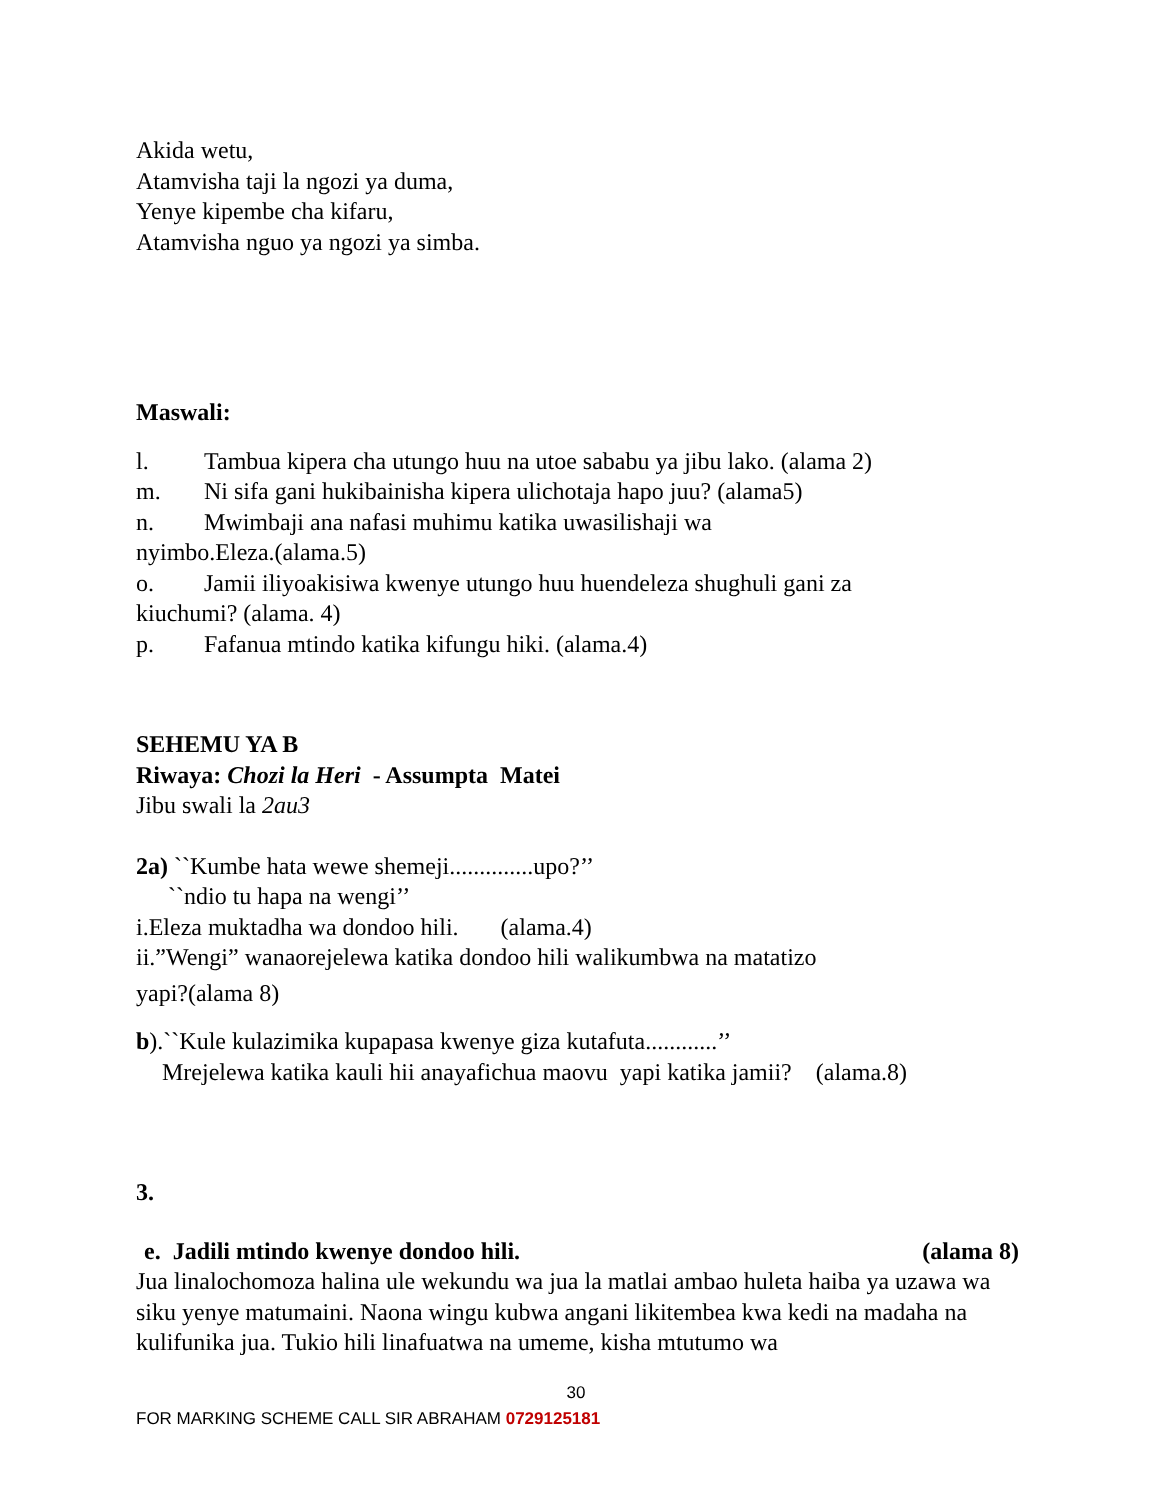Akida wetu,
Atamvisha taji la ngozi ya duma,
Yenye kipembe cha kifaru,
Atamvisha nguo ya ngozi ya simba.
Maswali:
l. Tambua kipera cha utungo huu na utoe sababu ya jibu lako. (alama 2)
m. Ni sifa gani hukibainisha kipera ulichotaja hapo juu? (alama5)
n. Mwimbaji ana nafasi muhimu katika uwasilishaji wa
nyimbo.Eleza.(alama.5)
o. Jamii iliyoakisiwa kwenye utungo huu huendeleza shughuli gani za
kiuchumi? (alama. 4)
p. Fafanua mtindo katika kifungu hiki. (alama.4)
SEHEMU YA B
Riwaya: Chozi la Heri - Assumpta Matei
Jibu swali la 2au3
2a) ``Kumbe hata wewe shemeji..............upo?’’
``ndio tu hapa na wengi’’
i.Eleza muktadha wa dondoo hili. (alama.4)
ii.”Wengi” wanaorejelewa katika dondoo hili walikumbwa na matatizo
yapi?(alama 8)
b).``Kule kulazimika kupapasa kwenye giza kutafuta............’’
Mrejelewa katika kauli hii anayafichua maovu yapi katika jamii? (alama.8)
3.
e. Jadili mtindo kwenye dondoo hili. (alama 8)
Jua linalochomoza halina ule wekundu wa jua la matlai ambao huleta haiba ya uzawa wa siku yenye matumaini. Naona wingu kubwa angani likitembea kwa kedi na madaha na kulifunika jua. Tukio hili linafuatwa na umeme, kisha mtutumo wa
30
FOR MARKING SCHEME CALL SIR ABRAHAM 0729125181